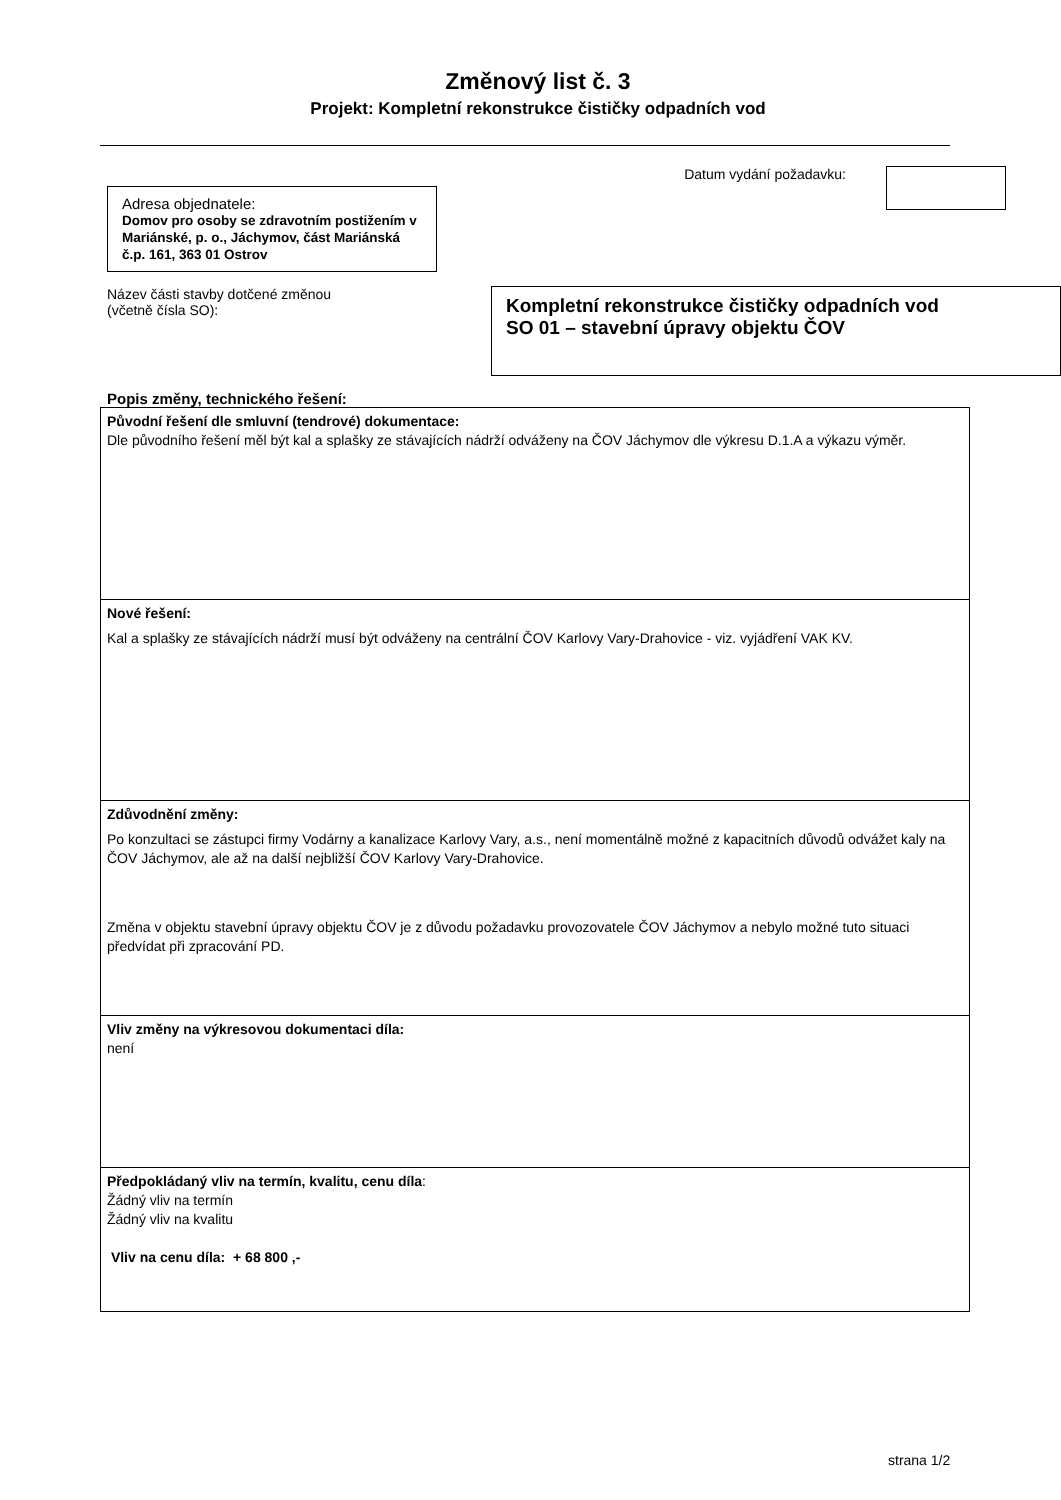Změnový list č. 3
Projekt: Kompletní rekonstrukce čističky odpadních vod
Adresa objednatele:
Domov pro osoby se zdravotním postižením v Mariánské, p. o., Jáchymov, část Mariánská č.p. 161, 363 01 Ostrov
Datum vydání požadavku:
Název části stavby dotčené změnou (včetně čísla SO):
Kompletní rekonstrukce čističky odpadních vod
SO 01 – stavební úpravy objektu ČOV
Popis změny, technického řešení:
| Původní řešení dle smluvní (tendrové) dokumentace: Dle původního řešení měl být kal a splašky ze stávajících nádrží odváženy na ČOV Jáchymov dle výkresu D.1.A a výkazu výměr. |
| Nové řešení: Kal a splašky ze stávajících nádrží musí být odváženy na centrální ČOV Karlovy Vary-Drahovice - viz. vyjádření VAK KV. |
| Zdůvodnění změny: Po konzultaci se zástupci firmy Vodárny a kanalizace Karlovy Vary, a.s., není momentálně možné z kapacitních důvodů odvážet kaly na ČOV Jáchymov, ale až na další nejbližší ČOV Karlovy Vary-Drahovice. Změna v objektu stavební úpravy objektu ČOV je z důvodu požadavku provozovatele ČOV Jáchymov a nebylo možné tuto situaci předvídat při zpracování PD. |
| Vliv změny na výkresovou dokumentaci díla: není |
| Předpokládaný vliv na termín, kvalitu, cenu díla : Žádný vliv na termín Žádný vliv na kvalitu Vliv na cenu díla: + 68 800 ,- |
strana 1/2